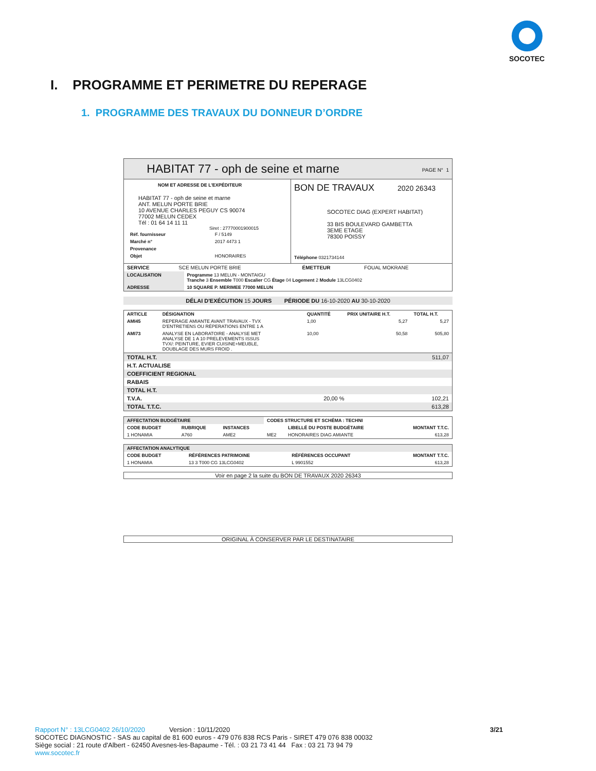SOCOTEC
I. PROGRAMME ET PERIMETRE DU REPERAGE
1. PROGRAMME DES TRAVAUX DU DONNEUR D’ORDRE
HABITAT 77 - oph de seine et marne PAGE N° 1
NOM ET ADRESSE DE L'EXPÉDITEUR
HABITAT 77 - oph de seine et marne
ANT. MELUN PORTE BRIE
10 AVENUE CHARLES PEGUY CS 90074
77002 MELUN CEDEX
Tél : 01 64 14 11 11
Siret : 27770001900015
| Réf. fournisseur | F / 5149 |
| Marché n° | 2017 4473 1 |
| Provenance | |
| Objet | HONORAIRES |
BON DE TRAVAUX 2020 26343
SOCOTEC DIAG (EXPERT HABITAT)
33 BIS BOULEVARD GAMBETTA
3EME ETAGE
78300 POISSY
Téléphone 0321734144
| SERVICE | SCE MELUN PORTE BRIE | ÉMETTEUR | FOUAL MOKRANE |
| LOCALISATION | Programme 13 MELUN - MONTAIGU Tranche 3 Ensemble T000 Escalier CG Étage 04 Logement 2 Module 13LCG0402 |
| ADRESSE | 10 SQUARE P. MERIMEE 77000 MELUN |
DÉLAI D'EXÉCUTION 15 JOURS PÉRIODE DU 16-10-2020 AU 30-10-2020
| ARTICLE | DÉSIGNATION | QUANTITÉ | PRIX UNITAIRE H.T. | TOTAL H.T. |
| --- | --- | --- | --- | --- |
| AMI45 | REPERAGE AMIANTE AVANT TRAVAUX - TVX D'ENTRETIENS OU RÉPERATIONS ENTRE 1 A | 1,00 | 5,27 | 5,27 |
| AMI73 | ANALYSE EN LABORATOIRE - ANALYSE MET ANALYSE DE 1 A 10 PRELEVEMENTS ISSUS TVX/: PEINTURE, EVIER CUISINE+MEUBLE, DOUBLAGE DES MURS FROID . | 10,00 | 50,58 | 505,80 |
| TOTAL H.T. | | 511,07 |
| H.T. ACTUALISE | | |
| COEFFICIENT REGIONAL | | |
| RABAIS | | |
| TOTAL H.T. | | |
| T.V.A. | 20,00 % | 102,21 |
| TOTAL T.T.C. | | 613,28 |
| AFFECTATION BUDGÉTAIRE | | | CODES STRUCTURE ET SCHÉMA : TECHNI | | |
| --- | --- | --- | --- | --- | --- |
| CODE BUDGET | RUBRIQUE | INSTANCES | | LIBELLÉ DU POSTE BUDGÉTAIRE | MONTANT T.T.C. |
| 1 HONAMIA | A760 | AME2 | ME2 | HONORAIRES DIAG AMIANTE | 613,28 |
| AFFECTATION ANALYTIQUE | | | |
| --- | --- | --- | --- |
| CODE BUDGET | RÉFÉRENCES PATRIMOINE | RÉFÉRENCES OCCUPANT | MONTANT T.T.C. |
| 1 HONAMIA | 13 3 T000 CG 13LCG0402 | L 9901552 | 613,28 |
Voir en page 2 la suite du BON DE TRAVAUX 2020 26343
ORIGINAL À CONSERVER PAR LE DESTINATAIRE
Rapport N° : 13LCG0402 26/10/2020 Version : 10/11/2020 3/21
SOCOTEC DIAGNOSTIC - SAS au capital de 81 600 euros - 479 076 838 RCS Paris - SIRET 479 076 838 00032
Siège social : 21 route d'Albert - 62450 Avesnes-les-Bapaume - Tél. : 03 21 73 41 44 Fax : 03 21 73 94 79
www.socotec.fr